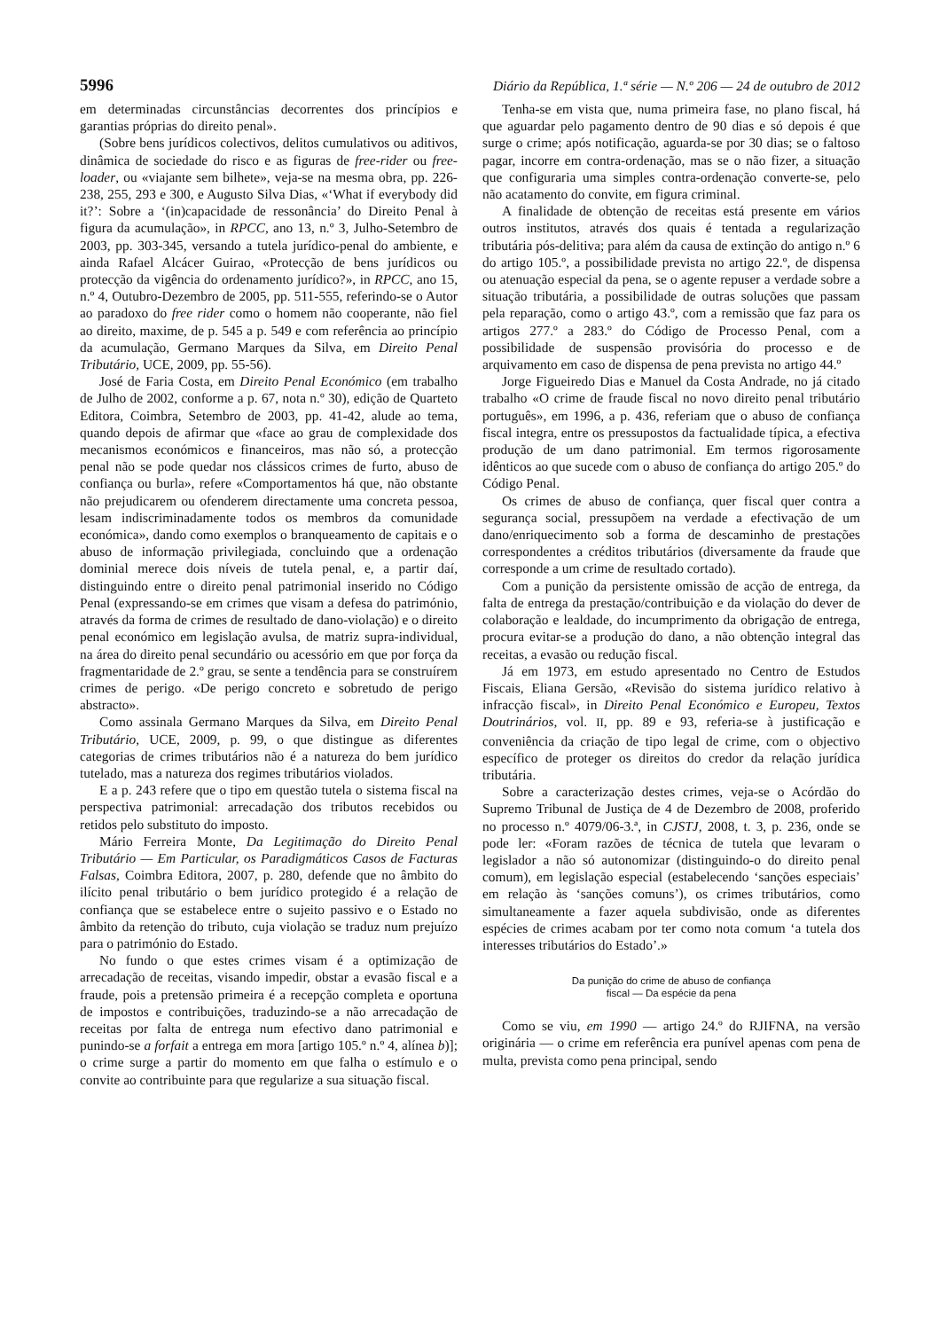5996 Diário da República, 1.ª série — N.º 206 — 24 de outubro de 2012
em determinadas circunstâncias decorrentes dos princípios e garantias próprias do direito penal».
(Sobre bens jurídicos colectivos, delitos cumulativos ou aditivos, dinâmica de sociedade do risco e as figuras de free-rider ou free-loader, ou «viajante sem bilhete», veja-se na mesma obra, pp. 226-238, 255, 293 e 300, e Augusto Silva Dias, «‘What if everybody did it?’: Sobre a ‘(in)capacidade de ressonância’ do Direito Penal à figura da acumulação», in RPCC, ano 13, n.º 3, Julho-Setembro de 2003, pp. 303-345, versando a tutela jurídico-penal do ambiente, e ainda Rafael Alcácer Guirao, «Protecção de bens jurídicos ou protecção da vigência do ordenamento jurídico?», in RPCC, ano 15, n.º 4, Outubro-Dezembro de 2005, pp. 511-555, referindo-se o Autor ao paradoxo do free rider como o homem não cooperante, não fiel ao direito, maxime, de p. 545 a p. 549 e com referência ao princípio da acumulação, Germano Marques da Silva, em Direito Penal Tributário, UCE, 2009, pp. 55-56).
José de Faria Costa, em Direito Penal Económico (em trabalho de Julho de 2002, conforme a p. 67, nota n.º 30), edição de Quarteto Editora, Coimbra, Setembro de 2003, pp. 41-42, alude ao tema, quando depois de afirmar que «face ao grau de complexidade dos mecanismos económicos e financeiros, mas não só, a protecção penal não se pode quedar nos clássicos crimes de furto, abuso de confiança ou burla», refere «Comportamentos há que, não obstante não prejudicarem ou ofenderem directamente uma concreta pessoa, lesam indiscriminadamente todos os membros da comunidade económica», dando como exemplos o branqueamento de capitais e o abuso de informação privilegiada, concluindo que a ordenação dominial merece dois níveis de tutela penal, e, a partir daí, distinguindo entre o direito penal patrimonial inserido no Código Penal (expressando-se em crimes que visam a defesa do património, através da forma de crimes de resultado de dano-violação) e o direito penal económico em legislação avulsa, de matriz supra-individual, na área do direito penal secundário ou acessório em que por força da fragmentaridade de 2.º grau, se sente a tendência para se construírem crimes de perigo. «De perigo concreto e sobretudo de perigo abstracto».
Como assinala Germano Marques da Silva, em Direito Penal Tributário, UCE, 2009, p. 99, o que distingue as diferentes categorias de crimes tributários não é a natureza do bem jurídico tutelado, mas a natureza dos regimes tributários violados.
E a p. 243 refere que o tipo em questão tutela o sistema fiscal na perspectiva patrimonial: arrecadação dos tributos recebidos ou retidos pelo substituto do imposto.
Mário Ferreira Monte, Da Legitimação do Direito Penal Tributário — Em Particular, os Paradigmáticos Casos de Facturas Falsas, Coimbra Editora, 2007, p. 280, defende que no âmbito do ilícito penal tributário o bem jurídico protegido é a relação de confiança que se estabelece entre o sujeito passivo e o Estado no âmbito da retenção do tributo, cuja violação se traduz num prejuízo para o património do Estado.
No fundo o que estes crimes visam é a optimização de arrecadação de receitas, visando impedir, obstar a evasão fiscal e a fraude, pois a pretensão primeira é a recepção completa e oportuna de impostos e contribuições, traduzindo-se a não arrecadação de receitas por falta de entrega num efectivo dano patrimonial e punindo-se a forfait a entrega em mora [artigo 105.º n.º 4, alínea b)]; o crime surge a partir do momento em que falha o estímulo e o convite ao contribuinte para que regularize a sua situação fiscal.
Tenha-se em vista que, numa primeira fase, no plano fiscal, há que aguardar pelo pagamento dentro de 90 dias e só depois é que surge o crime; após notificação, aguarda-se por 30 dias; se o faltoso pagar, incorre em contra-ordenação, mas se o não fizer, a situação que configuraria uma simples contra-ordenação converte-se, pelo não acatamento do convite, em figura criminal.
A finalidade de obtenção de receitas está presente em vários outros institutos, através dos quais é tentada a regularização tributária pós-delitiva; para além da causa de extinção do antigo n.º 6 do artigo 105.º, a possibilidade prevista no artigo 22.º, de dispensa ou atenuação especial da pena, se o agente repuser a verdade sobre a situação tributária, a possibilidade de outras soluções que passam pela reparação, como o artigo 43.º, com a remissão que faz para os artigos 277.º a 283.º do Código de Processo Penal, com a possibilidade de suspensão provisória do processo e de arquivamento em caso de dispensa de pena prevista no artigo 44.º
Jorge Figueiredo Dias e Manuel da Costa Andrade, no já citado trabalho «O crime de fraude fiscal no novo direito penal tributário português», em 1996, a p. 436, referiam que o abuso de confiança fiscal integra, entre os pressupostos da factualidade típica, a efectiva produção de um dano patrimonial. Em termos rigorosamente idênticos ao que sucede com o abuso de confiança do artigo 205.º do Código Penal.
Os crimes de abuso de confiança, quer fiscal quer contra a segurança social, pressupõem na verdade a efectivação de um dano/enriquecimento sob a forma de descaminho de prestações correspondentes a créditos tributários (diversamente da fraude que corresponde a um crime de resultado cortado).
Com a punição da persistente omissão de acção de entrega, da falta de entrega da prestação/contribuição e da violação do dever de colaboração e lealdade, do incumprimento da obrigação de entrega, procura evitar-se a produção do dano, a não obtenção integral das receitas, a evasão ou redução fiscal.
Já em 1973, em estudo apresentado no Centro de Estudos Fiscais, Eliana Gersão, «Revisão do sistema jurídico relativo à infracção fiscal», in Direito Penal Económico e Europeu, Textos Doutrinários, vol. II, pp. 89 e 93, referia-se à justificação e conveniência da criação de tipo legal de crime, com o objectivo específico de proteger os direitos do credor da relação jurídica tributária.
Sobre a caracterização destes crimes, veja-se o Acórdão do Supremo Tribunal de Justiça de 4 de Dezembro de 2008, proferido no processo n.º 4079/06-3.ª, in CJSTJ, 2008, t. 3, p. 236, onde se pode ler: «Foram razões de técnica de tutela que levaram o legislador a não só autonomizar (distinguindo-o do direito penal comum), em legislação especial (estabelecendo ‘sanções especiais’ em relação às ‘sanções comuns’), os crimes tributários, como simultaneamente a fazer aquela subdivisão, onde as diferentes espécies de crimes acabam por ter como nota comum ‘a tutela dos interesses tributários do Estado’.»
Da punição do crime de abuso de confiança
fiscal — Da espécie da pena
Como se viu, em 1990 — artigo 24.º do RJIFNA, na versão originária — o crime em referência era punível apenas com pena de multa, prevista como pena principal, sendo